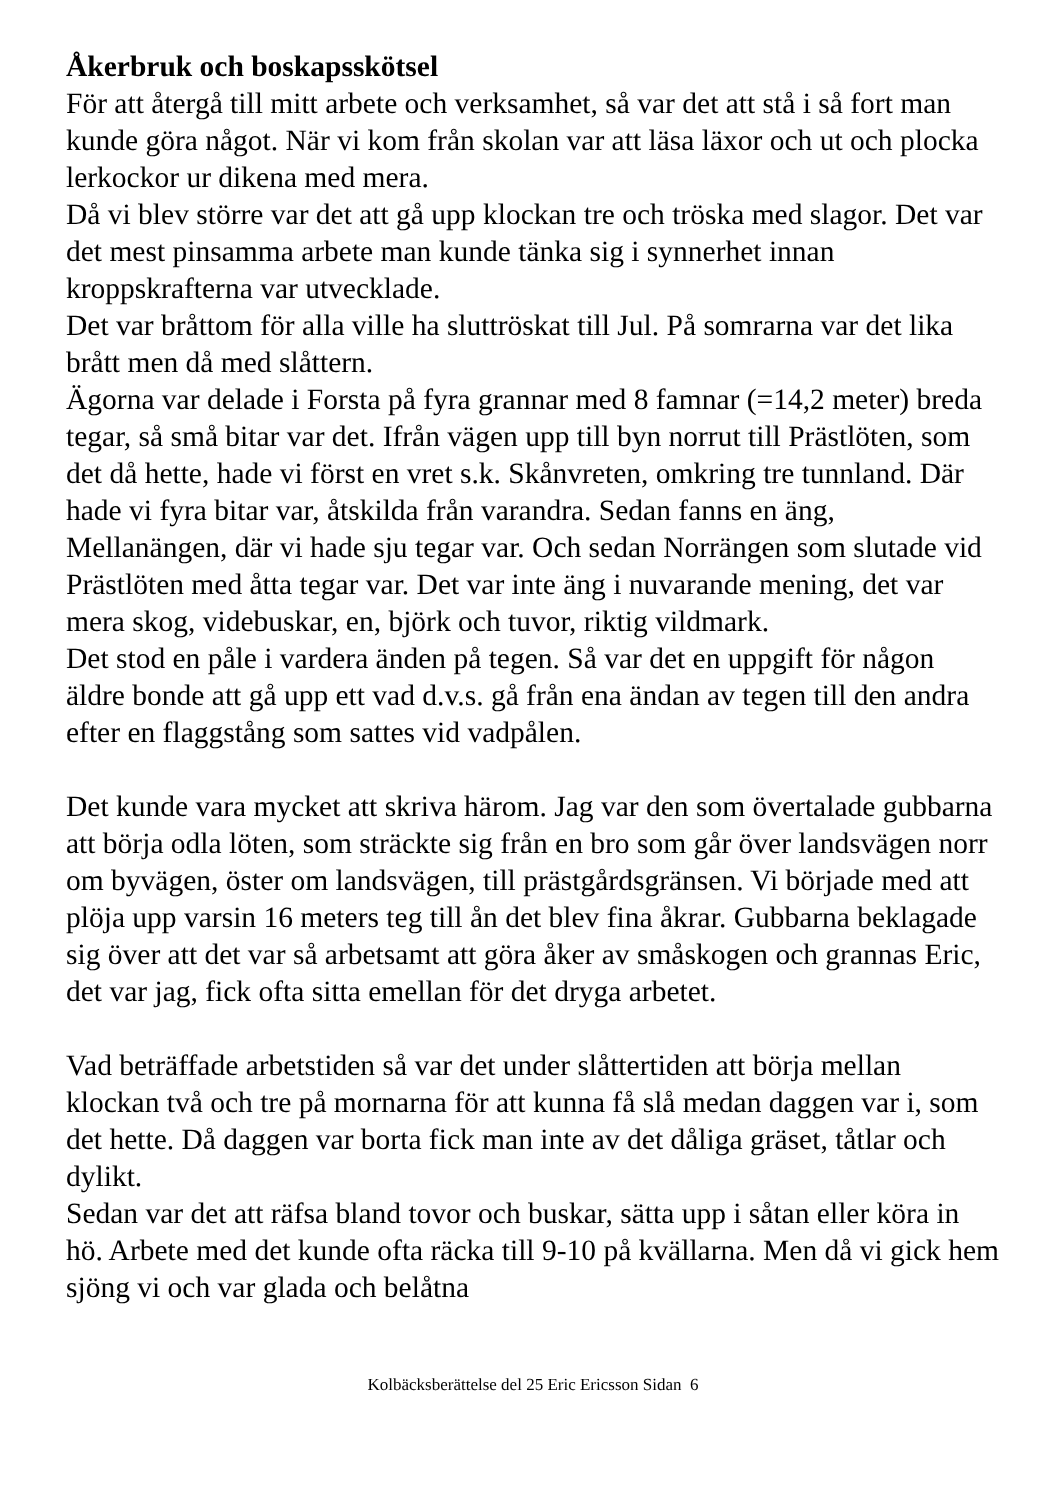Åkerbruk och boskapsskötsel
För att återgå till mitt arbete och verksamhet, så var det att stå i så fort man kunde göra något. När vi kom från skolan var att läsa läxor och ut och plocka lerkockor ur dikena med mera.
Då vi blev större var det att gå upp klockan tre och tröska med slagor. Det var det mest pinsamma arbete man kunde tänka sig i synnerhet innan kroppskrafterna var utvecklade.
Det var bråttom för alla ville ha sluttröskat till Jul. På somrarna var det lika brått men då med slåttern.
Ägorna var delade i Forsta på fyra grannar med 8 famnar (=14,2 meter) breda tegar, så små bitar var det. Ifrån vägen upp till byn norrut till Prästlöten, som det då hette, hade vi först en vret s.k. Skånvreten, omkring tre tunnland. Där hade vi fyra bitar var, åtskilda från varandra. Sedan fanns en äng, Mellanängen, där vi hade sju tegar var. Och sedan Norrängen som slutade vid Prästlöten med åtta tegar var. Det var inte äng i nuvarande mening, det var mera skog, videbuskar, en, björk och tuvor, riktig vildmark.
Det stod en påle i vardera änden på tegen. Så var det en uppgift för någon äldre bonde att gå upp ett vad d.v.s. gå från ena ändan av tegen till den andra efter en flaggstång som sattes vid vadpålen.
Det kunde vara mycket att skriva härom. Jag var den som övertalade gubbarna att börja odla löten, som sträckte sig från en bro som går över landsvägen norr om byvägen, öster om landsvägen, till prästgårdsgränsen. Vi började med att plöja upp varsin 16 meters teg till ån det blev fina åkrar. Gubbarna beklagade sig över att det var så arbetsamt att göra åker av småskogen och grannas Eric, det var jag, fick ofta sitta emellan för det dryga arbetet.
Vad beträffade arbetstiden så var det under slåttertiden att börja mellan klockan två och tre på mornarna för att kunna få slå medan daggen var i, som det hette. Då daggen var borta fick man inte av det dåliga gräset, tåtlar och dylikt.
Sedan var det att räfsa bland tovor och buskar, sätta upp i såtan eller köra in hö. Arbete med det kunde ofta räcka till 9-10 på kvällarna. Men då vi gick hem sjöng vi och var glada och belåtna
Kolbäcksberättelse del 25 Eric Ericsson Sidan 6